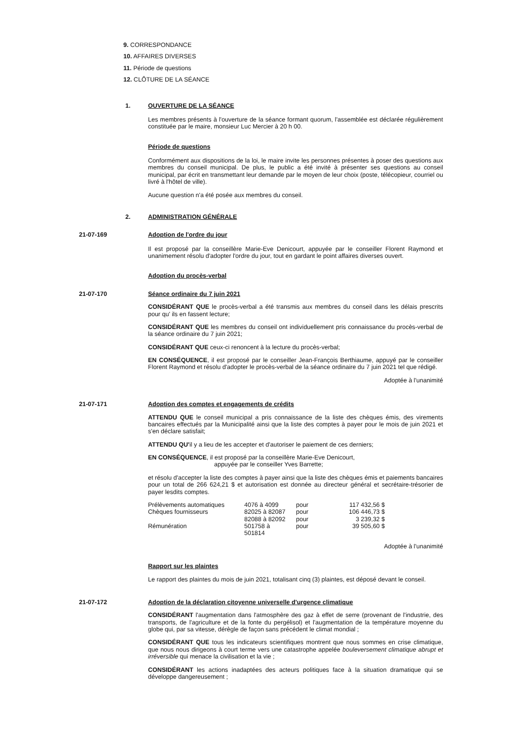9. CORRESPONDANCE
10. AFFAIRES DIVERSES
11. Période de questions
12. CLÔTURE DE LA SÉANCE
1. OUVERTURE DE LA SÉANCE
Les membres présents à l'ouverture de la séance formant quorum, l'assemblée est déclarée régulièrement constituée par le maire, monsieur Luc Mercier à 20 h 00.
Période de questions
Conformément aux dispositions de la loi, le maire invite les personnes présentes à poser des questions aux membres du conseil municipal. De plus, le public a été invité à présenter ses questions au conseil municipal, par écrit en transmettant leur demande par le moyen de leur choix (poste, télécopieur, courriel ou livré à l'hôtel de ville).
Aucune question n'a été posée aux membres du conseil.
2. ADMINISTRATION GÉNÉRALE
21-07-169 Adoption de l'ordre du jour
Il est proposé par la conseillère Marie-Eve Denicourt, appuyée par le conseiller Florent Raymond et unanimement résolu d'adopter l'ordre du jour, tout en gardant le point affaires diverses ouvert.
Adoption du procès-verbal
21-07-170 Séance ordinaire du 7 juin 2021
CONSIDÉRANT QUE le procès-verbal a été transmis aux membres du conseil dans les délais prescrits pour qu' ils en fassent lecture;
CONSIDÉRANT QUE les membres du conseil ont individuellement pris connaissance du procès-verbal de la séance ordinaire du 7 juin 2021;
CONSIDÉRANT QUE ceux-ci renoncent à la lecture du procès-verbal;
EN CONSÉQUENCE, il est proposé par le conseiller Jean-François Berthiaume, appuyé par le conseiller Florent Raymond et résolu d'adopter le procès-verbal de la séance ordinaire du 7 juin 2021 tel que rédigé.
Adoptée à l'unanimité
21-07-171 Adoption des comptes et engagements de crédits
ATTENDU QUE le conseil municipal a pris connaissance de la liste des chèques émis, des virements bancaires effectués par la Municipalité ainsi que la liste des comptes à payer pour le mois de juin 2021 et s'en déclare satisfait;
ATTENDU QU'il y a lieu de les accepter et d'autoriser le paiement de ces derniers;
EN CONSÉQUENCE, il est proposé par la conseillère Marie-Eve Denicourt,
appuyée par le conseiller Yves Barrette;
et résolu d'accepter la liste des comptes à payer ainsi que la liste des chèques émis et paiements bancaires pour un total de 266 624,21 $ et autorisation est donnée au directeur général et secrétaire-trésorier de payer lesdits comptes.
| Prélèvements automatiques | 4076 à 4099 | pour | 117 432,56 $ |
| Chèques fournisseurs | 82025 à 82087 | pour | 106 446,73 $ |
| | 82088 à 82092 | pour | 3 239,32 $ |
| Rémunération | 501758 à 501814 | pour | 39 505,60 $ |
Adoptée à l'unanimité
Rapport sur les plaintes
Le rapport des plaintes du mois de juin 2021, totalisant cinq (3) plaintes, est déposé devant le conseil.
21-07-172 Adoption de la déclaration citoyenne universelle d'urgence climatique
CONSIDÉRANT l'augmentation dans l'atmosphère des gaz à effet de serre (provenant de l'industrie, des transports, de l'agriculture et de la fonte du pergélisol) et l'augmentation de la température moyenne du globe qui, par sa vitesse, dérègle de façon sans précédent le climat mondial ;
CONSIDÉRANT QUE tous les indicateurs scientifiques montrent que nous sommes en crise climatique, que nous nous dirigeons à court terme vers une catastrophe appelée bouleversement climatique abrupt et irréversible qui menace la civilisation et la vie ;
CONSIDÉRANT les actions inadaptées des acteurs politiques face à la situation dramatique qui se développe dangereusement ;